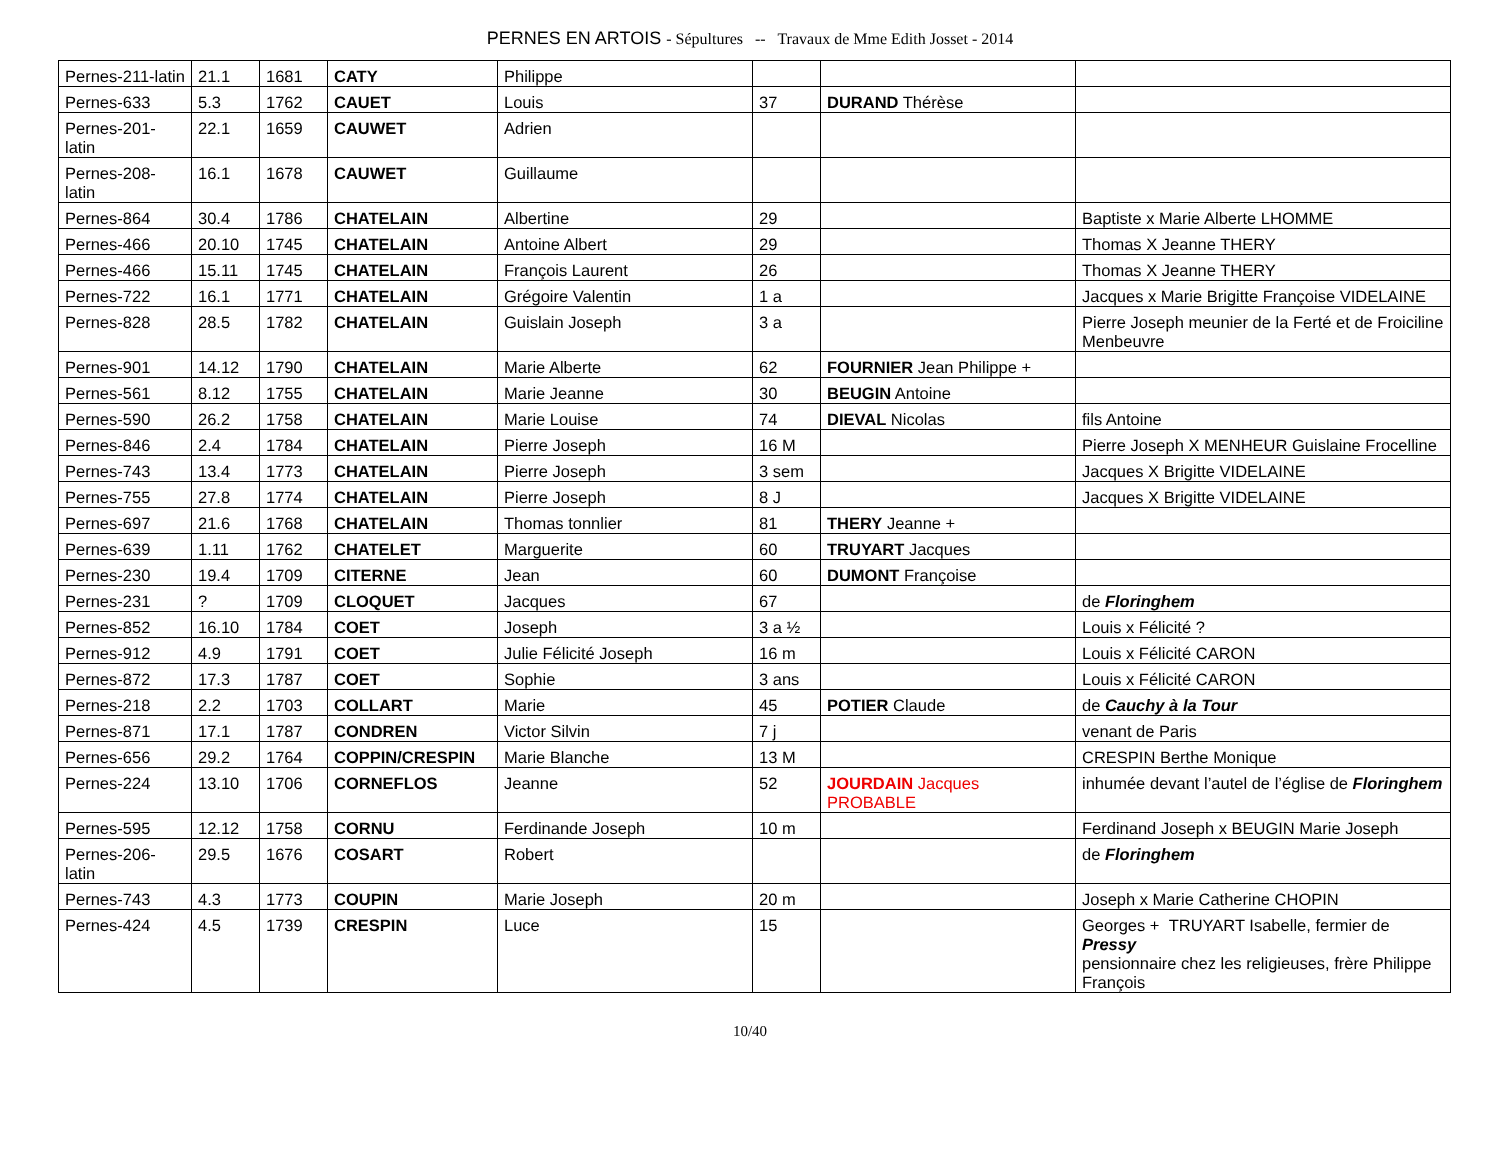PERNES EN ARTOIS - Sépultures -- Travaux de Mme Edith Josset - 2014
| Pernes-211-latin | 21.1 | 1681 | CATY | Philippe | | | |
| Pernes-633 | 5.3 | 1762 | CAUET | Louis | 37 | DURAND Thérèse | |
| Pernes-201-latin | 22.1 | 1659 | CAUWET | Adrien | | | |
| Pernes-208-latin | 16.1 | 1678 | CAUWET | Guillaume | | | |
| Pernes-864 | 30.4 | 1786 | CHATELAIN | Albertine | 29 | | Baptiste x Marie Alberte LHOMME |
| Pernes-466 | 20.10 | 1745 | CHATELAIN | Antoine Albert | 29 | | Thomas X Jeanne THERY |
| Pernes-466 | 15.11 | 1745 | CHATELAIN | François Laurent | 26 | | Thomas X Jeanne THERY |
| Pernes-722 | 16.1 | 1771 | CHATELAIN | Grégoire Valentin | 1 a | | Jacques x Marie Brigitte Françoise VIDELAINE |
| Pernes-828 | 28.5 | 1782 | CHATELAIN | Guislain Joseph | 3 a | | Pierre Joseph meunier de la Ferté et de Froiciline Menbeuvre |
| Pernes-901 | 14.12 | 1790 | CHATELAIN | Marie Alberte | 62 | FOURNIER Jean Philippe + | |
| Pernes-561 | 8.12 | 1755 | CHATELAIN | Marie Jeanne | 30 | BEUGIN Antoine | |
| Pernes-590 | 26.2 | 1758 | CHATELAIN | Marie Louise | 74 | DIEVAL Nicolas | fils Antoine |
| Pernes-846 | 2.4 | 1784 | CHATELAIN | Pierre Joseph | 16 M | | Pierre Joseph X MENHEUR Guislaine Frocelline |
| Pernes-743 | 13.4 | 1773 | CHATELAIN | Pierre Joseph | 3 sem | | Jacques X Brigitte VIDELAINE |
| Pernes-755 | 27.8 | 1774 | CHATELAIN | Pierre Joseph | 8 J | | Jacques X Brigitte VIDELAINE |
| Pernes-697 | 21.6 | 1768 | CHATELAIN | Thomas tonnlier | 81 | THERY Jeanne + | |
| Pernes-639 | 1.11 | 1762 | CHATELET | Marguerite | 60 | TRUYART Jacques | |
| Pernes-230 | 19.4 | 1709 | CITERNE | Jean | 60 | DUMONT Françoise | |
| Pernes-231 | ? | 1709 | CLOQUET | Jacques | 67 | | de Floringhem |
| Pernes-852 | 16.10 | 1784 | COET | Joseph | 3 a ½ | | Louis x Félicité ? |
| Pernes-912 | 4.9 | 1791 | COET | Julie Félicité Joseph | 16 m | | Louis x Félicité CARON |
| Pernes-872 | 17.3 | 1787 | COET | Sophie | 3 ans | | Louis x Félicité CARON |
| Pernes-218 | 2.2 | 1703 | COLLART | Marie | 45 | POTIER Claude | de Cauchy à la Tour |
| Pernes-871 | 17.1 | 1787 | CONDREN | Victor Silvin | 7 j | | venant de Paris |
| Pernes-656 | 29.2 | 1764 | COPPIN/CRESPIN | Marie Blanche | 13 M | | CRESPIN Berthe Monique |
| Pernes-224 | 13.10 | 1706 | CORNEFLOS | Jeanne | 52 | JOURDAIN Jacques PROBABLE | inhumée devant l’autel de l’église de Floringhem |
| Pernes-595 | 12.12 | 1758 | CORNU | Ferdinande Joseph | 10 m | | Ferdinand Joseph x BEUGIN Marie Joseph |
| Pernes-206-latin | 29.5 | 1676 | COSART | Robert | | | de Floringhem |
| Pernes-743 | 4.3 | 1773 | COUPIN | Marie Joseph | 20 m | | Joseph x Marie Catherine CHOPIN |
| Pernes-424 | 4.5 | 1739 | CRESPIN | Luce | 15 | | Georges + TRUYART Isabelle, fermier de Pressy pensionnaire chez les religieuses, frère Philippe François |
10/40